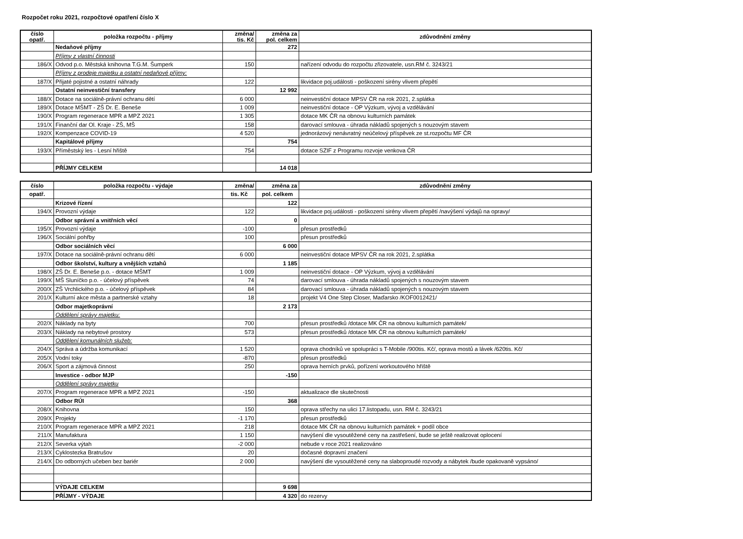Rozpočet roku 2021, rozpočtové opatření číslo X
| číslo opatř. | položka rozpočtu - příjmy | změna/ tis. Kč | změna za pol. celkem | zdůvodnění změny |
| --- | --- | --- | --- | --- |
| | Nedaňové příjmy | | 272 | |
| | Příjmy z vlastní činnosti | | | |
| 186/X | Odvod p.o. Městská knihovna T.G.M. Šumperk | 150 | | nařízení odvodu do rozpočtu zřizovatele, usn.RM č. 3243/21 |
| | Příjmy z prodeje majetku a ostatní nedaňové příjmy: | | | |
| 187/X | Přijaté pojistné a ostatní náhrady | 122 | | likvidace poj.události - poškození sirény vlivem přepětí |
| | Ostatní neinvestiční transfery | | 12 992 | |
| 188/X | Dotace na sociálně-právní ochranu dětí | 6 000 | | neinvestiční dotace MPSV ČR na rok 2021, 2.splátka |
| 189/X | Dotace MŠMT - ZŠ Dr. E. Beneše | 1 009 | | neinvestiční dotace - OP Výzkum, vývoj a vzdělávání |
| 190/X | Program regenerace MPR a MPZ 2021 | 1 305 | | dotace MK ČR na obnovu kulturních památek |
| 191/X | Finanční dar Ol. Kraje - ZŠ, MŠ | 158 | | darovací smlouva - úhrada nákladů spojených s nouzovým stavem |
| 192/X | Kompenzace COVID-19 | 4 520 | | jednorázový nenávratný neúčelový příspěvek ze st.rozpočtu MF ČR |
| | Kapitálové příjmy | | 754 | |
| 193/X | Příměstský les - Lesní hřiště | 754 | | dotace SZIF z Programu rozvoje venkova ČR |
| | PŘÍJMY CELKEM | | 14 018 | |
| číslo | položka rozpočtu - výdaje | změna/ | změna za | zdůvodnění změny |
| --- | --- | --- | --- | --- |
| opatř. | | tis. Kč | pol. celkem | |
| | Krizové řízení | | 122 | |
| 194/X | Provozní výdaje | 122 | | likvidace poj.události - poškození sirény vlivem přepětí /navýšení výdajů na opravy/ |
| | Odbor správní a vnitřních věcí | | 0 | |
| 195/X | Provozní výdaje | -100 | | přesun prostředků |
| 196/X | Sociální pohřby | 100 | | přesun prostředků |
| | Odbor sociálních věcí | | 6 000 | |
| 197/X | Dotace na sociálně-právní ochranu dětí | 6 000 | | neinvestiční dotace MPSV ČR na rok 2021, 2.splátka |
| | Odbor školství, kultury a vnějších vztahů | | 1 185 | |
| 198/X | ZŠ Dr. E. Beneše p.o. - dotace MŠMT | 1 009 | | neinvestiční dotace - OP Výzkum, vývoj a vzdělávání |
| 199/X | MŠ Sluníčko p.o. - účelový příspěvek | 74 | | darovací smlouva - úhrada nákladů spojených s nouzovým stavem |
| 200/X | ZŠ Vrchlického p.o. - účelový příspěvek | 84 | | darovací smlouva - úhrada nákladů spojených s nouzovým stavem |
| 201/X | Kulturní akce města a partnerské vztahy | 18 | | projekt V4 One Step Closer, Maďarsko /KOF0012421/ |
| | Odbor majetkoprávní | | 2 173 | |
| | Oddělení správy majetku: | | | |
| 202/X | Náklady na byty | 700 | | přesun prostředků /dotace MK ČR na obnovu kulturních památek/ |
| 203/X | Náklady na nebytové prostory | 573 | | přesun prostředků /dotace MK ČR na obnovu kulturních památek/ |
| | Oddělení komunálních služeb: | | | |
| 204/X | Správa a údržba komunikací | 1 520 | | oprava chodníků ve spolupráci s T-Mobile /900tis. Kč/, oprava mostů a lávek /620tis. Kč/ |
| 205/X | Vodní toky | -870 | | přesun prostředků |
| 206/X | Sport a zájmová činnost | 250 | | oprava herních prvků, pořízení workoutového hřiště |
| | Investice - odbor MJP | | -150 | |
| | Oddělení správy majetku | | | |
| 207/X | Program regenerace MPR a MPZ 2021 | -150 | | aktualizace dle skutečnosti |
| | Odbor RÚI | | 368 | |
| 208/X | Knihovna | 150 | | oprava střechy na ulici 17.listopadu, usn. RM č. 3243/21 |
| 209/X | Projekty | -1 170 | | přesun prostředků |
| 210/X | Program regenerace MPR a MPZ 2021 | 218 | | dotace MK ČR na obnovu kulturních památek + podíl obce |
| 211/X | Manufaktura | 1 150 | | navýšení dle vysoutěžené ceny na zastřešení, bude se ještě realizovat oplocení |
| 212/X | Severka výtah | -2 000 | | nebude v roce 2021 realizováno |
| 213/X | Cyklostezka Bratrušov | 20 | | dočasné dopravní značení |
| 214/X | Do odborných učeben bez bariér | 2 000 | | navýšení dle vysoutěžené ceny na slaboproudé rozvody a nábytek /bude opakovaně vypsáno/ |
| | VÝDAJE CELKEM | | 9 698 | |
| | PŘÍJMY - VÝDAJE | | 4 320 | do rezervy |